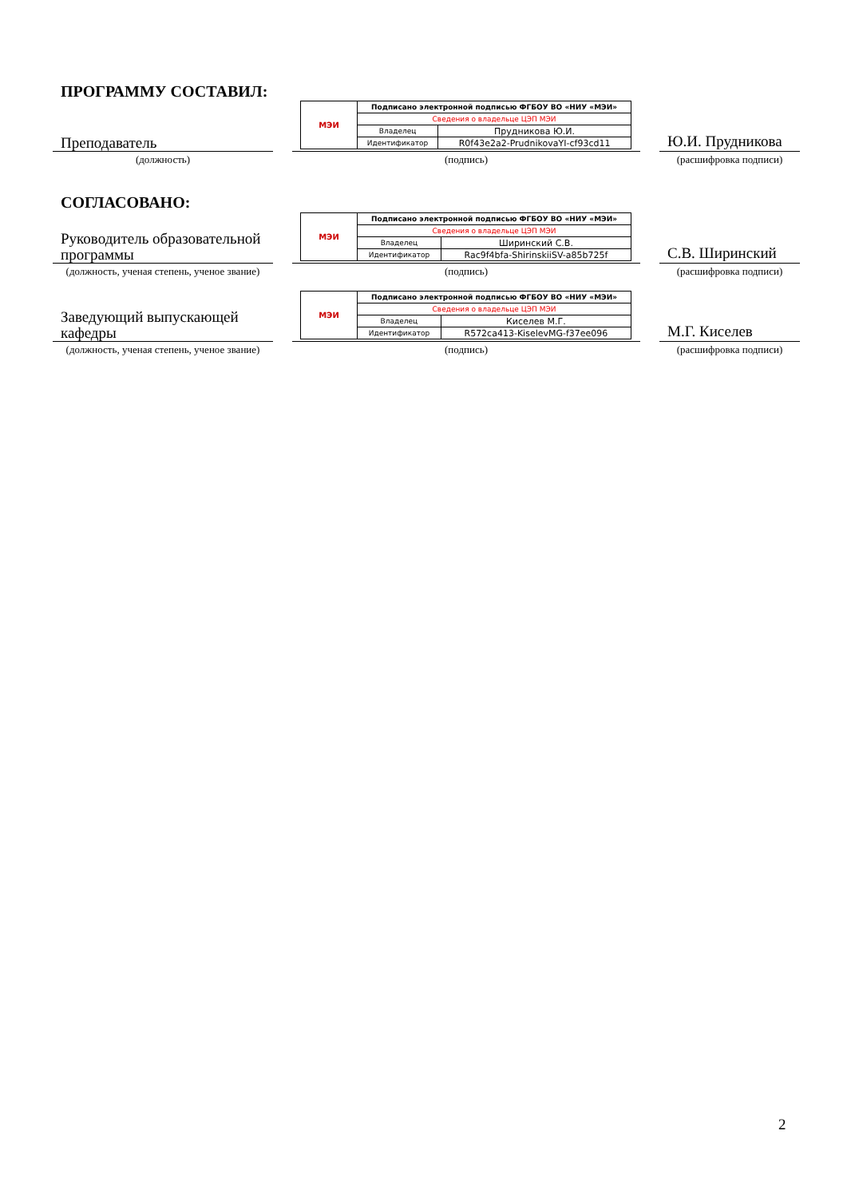ПРОГРАММУ СОСТАВИЛ:
Преподаватель
| МЭИ | Подписано электронной подписью ФГБОУ ВО «НИУ «МЭИ» | |
| | Сведения о владельце ЦЭП МЭИ | |
| | Владелец | Прудникова Ю.И. |
| | Идентификатор | R0f43e2a2-PrudnikovaYI-cf93cd11 |
Ю.И. Прудникова
(должность) (подпись) (расшифровка подписи)
СОГЛАСОВАНО:
Руководитель образовательной программы
| МЭИ | Подписано электронной подписью ФГБОУ ВО «НИУ «МЭИ» | |
| | Сведения о владельце ЦЭП МЭИ | |
| | Владелец | Ширинский С.В. |
| | Идентификатор | Rac9f4bfa-ShirinskiiSV-a85b725f |
С.В. Ширинский
(должность, ученая степень, ученое звание)
(подпись) (расшифровка подписи)
Заведующий выпускающей кафедры
| МЭИ | Подписано электронной подписью ФГБОУ ВО «НИУ «МЭИ» | |
| | Сведения о владельце ЦЭП МЭИ | |
| | Владелец | Киселев М.Г. |
| | Идентификатор | R572ca413-KiselevMG-f37ee096 |
М.Г. Киселев
(должность, ученая степень, ученое звание)
(подпись) (расшифровка подписи)
2